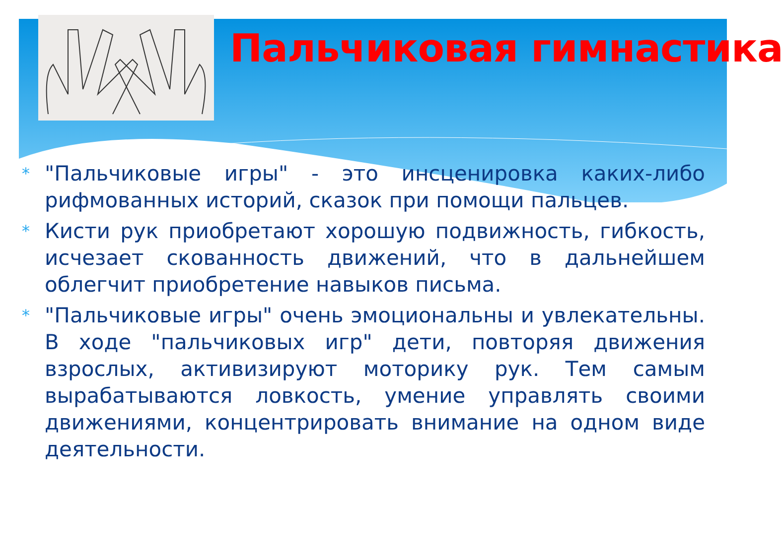Пальчиковая гимнастика
* "Пальчиковые игры" - это инсценировка каких-либо рифмованных историй, сказок при помощи пальцев.
* Кисти рук приобретают хорошую подвижность, гибкость, исчезает скованность движений, что в дальнейшем облегчит приобретение навыков письма.
* "Пальчиковые игры" очень эмоциональны и увлекательны. В ходе "пальчиковых игр" дети, повторяя движения взрослых, активизируют моторику рук. Тем самым вырабатываются ловкость, умение управлять своими движениями, концентрировать внимание на одном виде деятельности.